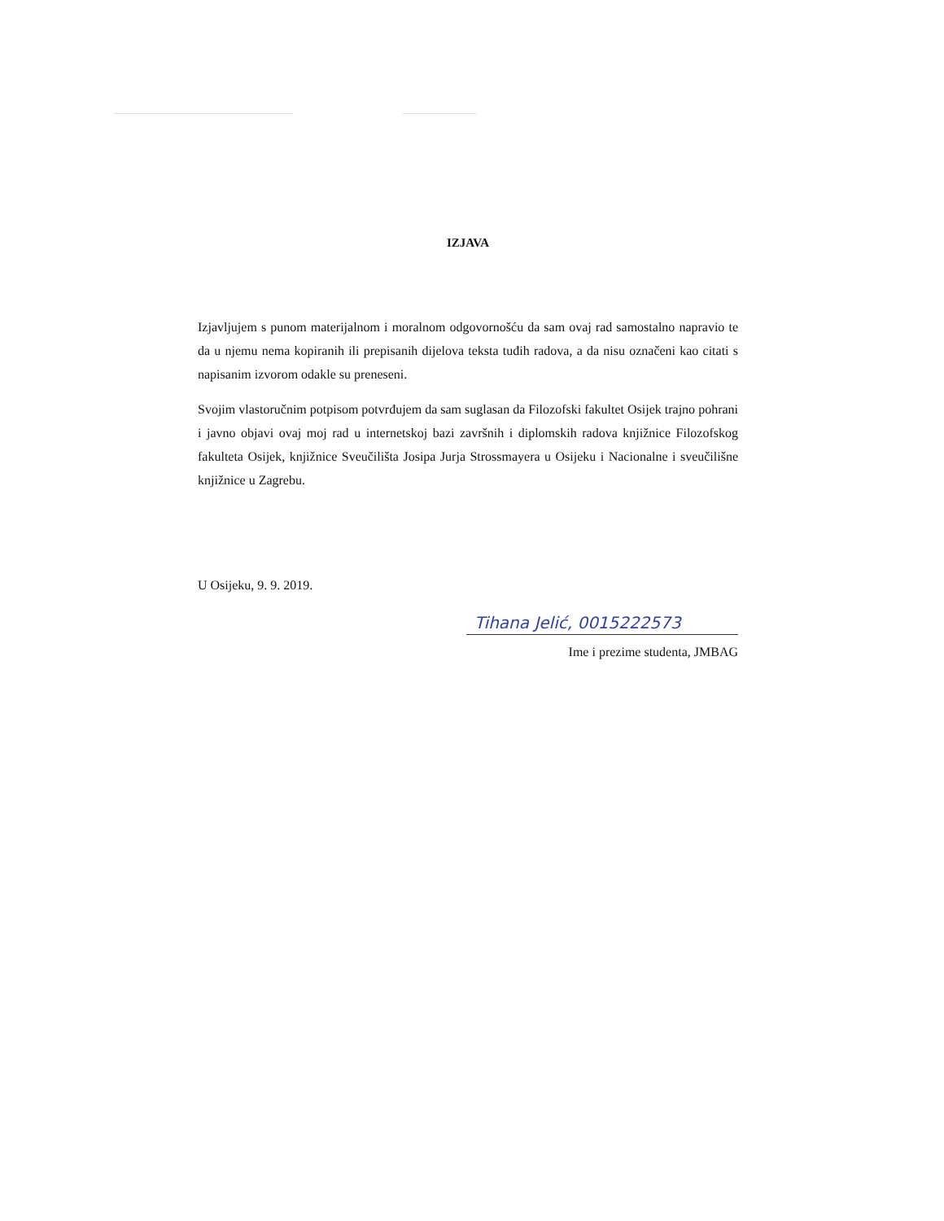IZJAVA
Izjavljujem s punom materijalnom i moralnom odgovornošću da sam ovaj rad samostalno napravio te da u njemu nema kopiranih ili prepisanih dijelova teksta tuđih radova, a da nisu označeni kao citati s napisanim izvorom odakle su preneseni.
Svojim vlastoručnim potpisom potvrđujem da sam suglasan da Filozofski fakultet Osijek trajno pohrani i javno objavi ovaj moj rad u internetskoj bazi završnih i diplomskih radova knjižnice Filozofskog fakulteta Osijek, knjižnice Sveučilišta Josipa Jurja Strossmayera u Osijeku i Nacionalne i sveučilišne knjižnice u Zagrebu.
U Osijeku, 9. 9. 2019.
Tihana Jelić, 0015222573
Ime i prezime studenta, JMBAG